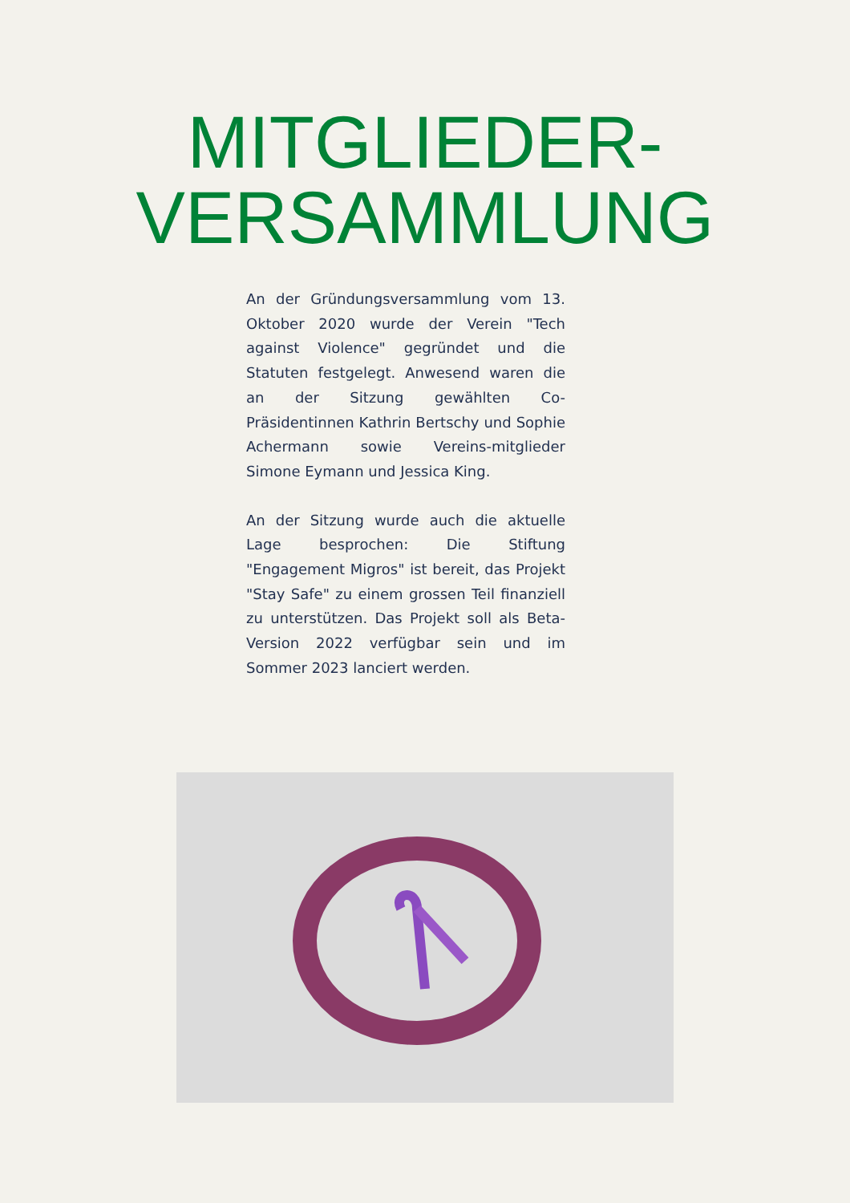MITGLIEDER-
VERSAMMLUNG
An der Gründungsversammlung vom 13. Oktober 2020 wurde der Verein "Tech against Violence" gegründet und die Statuten festgelegt. Anwesend waren die an der Sitzung gewählten Co-Präsidentinnen Kathrin Bertschy und Sophie Achermann sowie Vereins-mitglieder Simone Eymann und Jessica King.
An der Sitzung wurde auch die aktuelle Lage besprochen: Die Stiftung "Engagement Migros" ist bereit, das Projekt "Stay Safe" zu einem grossen Teil finanziell zu unterstützen. Das Projekt soll als Beta-Version 2022 verfügbar sein und im Sommer 2023 lanciert werden.